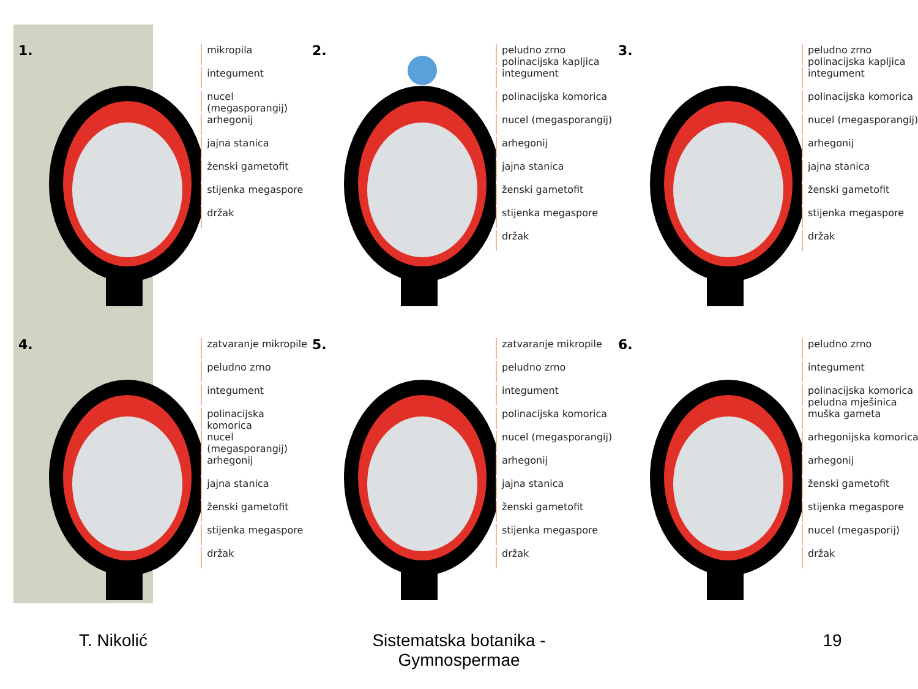1.
mikropila
integument
nucel (megasporangij)
arhegonij
jajna stanica
ženski gametofit
stijenka megaspore
držak
2.
peludno zrno
polinacijska kapljica
integument
polinacijska komorica
nucel (megasporangij)
arhegonij
jajna stanica
ženski gametofit
stijenka megaspore
držak
3.
peludno zrno
polinacijska kapljica
integument
polinacijska komorica
nucel (megasporangij)
arhegonij
jajna stanica
ženski gametofit
stijenka megaspore
držak
4.
zatvaranje mikropile
peludno zrno
integument
polinacijska komorica
nucel (megasporangij)
arhegonij
jajna stanica
ženski gametofit
stijenka megaspore
držak
5.
zatvaranje mikropile
peludno zrno
integument
polinacijska komorica
nucel (megasporangij)
arhegonij
jajna stanica
ženski gametofit
stijenka megaspore
držak
6.
peludno zrno
integument
polinacijska komorica
peludna mješinica
muška gameta
arhegonijska komorica
arhegonij
ženski gametofit
stijenka megaspore
nucel (megasporij)
držak
T. Nikolić Sistematska botanika - Gymnospermae 19